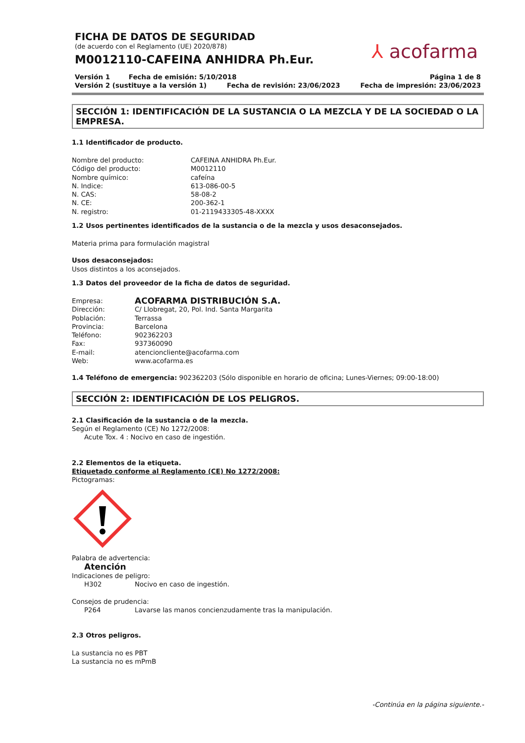⅄ acofarma
FICHA DE DATOS DE SEGURIDAD
(de acuerdo con el Reglamento (UE) 2020/878)
M0012110-CAFEINA ANHIDRA Ph.Eur.
Versión 1 Fecha de emisión: 5/10/2018 Página 1 de 8
Versión 2 (sustituye a la versión 1) Fecha de revisión: 23/06/2023 Fecha de impresión: 23/06/2023
SECCIÓN 1: IDENTIFICACIÓN DE LA SUSTANCIA O LA MEZCLA Y DE LA SOCIEDAD O LA EMPRESA.
1.1 Identificador de producto.
Nombre del producto: CAFEINA ANHIDRA Ph.Eur.
Código del producto: M0012110
Nombre químico: cafeína
N. Indice: 613-086-00-5
N. CAS: 58-08-2
N. CE: 200-362-1
N. registro: 01-2119433305-48-XXXX
1.2 Usos pertinentes identificados de la sustancia o de la mezcla y usos desaconsejados.
Materia prima para formulación magistral
Usos desaconsejados:
Usos distintos a los aconsejados.
1.3 Datos del proveedor de la ficha de datos de seguridad.
Empresa: ACOFARMA DISTRIBUCIÓN S.A.
Dirección: C/ Llobregat, 20, Pol. Ind. Santa Margarita
Población: Terrassa
Provincia: Barcelona
Teléfono: 902362203
Fax: 937360090
E-mail: atencioncliente@acofarma.com
Web: www.acofarma.es
1.4 Teléfono de emergencia: 902362203 (Sólo disponible en horario de oficina; Lunes-Viernes; 09:00-18:00)
SECCIÓN 2: IDENTIFICACIÓN DE LOS PELIGROS.
2.1 Clasificación de la sustancia o de la mezcla.
Según el Reglamento (CE) No 1272/2008:
Acute Tox. 4 : Nocivo en caso de ingestión.
2.2 Elementos de la etiqueta.
Etiquetado conforme al Reglamento (CE) No 1272/2008:
Pictogramas:
Palabra de advertencia:
Atención
Indicaciones de peligro:
H302 Nocivo en caso de ingestión.
Consejos de prudencia:
P264 Lavarse las manos concienzudamente tras la manipulación.
2.3 Otros peligros.
La sustancia no es PBT
La sustancia no es mPmB
-Continúa en la página siguiente.-